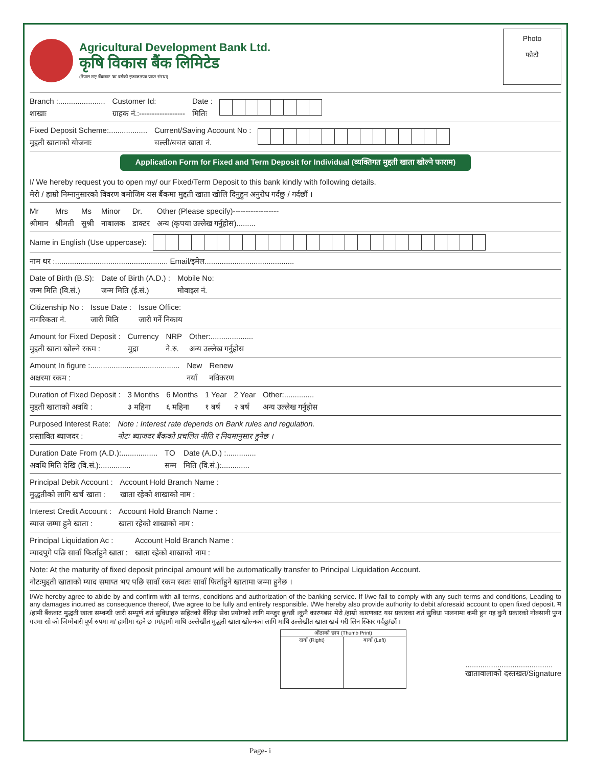Agricultural Development Bank Ltd.
कृषि विकास बैंक लिमिटेड
(नेपाल राष्ट्र बैंकबाट 'क' वर्गको इजाजतपत्र प्राप्त संस्था)
Photo
फोटो
Branch :......................
शाखाः
Customer Id:
ग्राहक नं.:------------------
Date :
मितिः
Fixed Deposit Scheme:..................
मुद्दती खाताको योजनाः
Current/Saving Account No :
चल्ती/बचत खाता नं.
Application Form for Fixed and Term Deposit for Individual (व्यक्तिगत मुद्दती खाता खोल्ने फाराम)
I/ We hereby request you to open my/ our Fixed/Term Deposit to this bank kindly with following details.
मेरो / हाम्रो निम्नानुसारको विवरण बमोजिम यस बैंकमा मुद्दती खाता खोलि दिनुहुन अनुरोध गर्दछु / गर्दछौं ।
Mr
श्रीमान
Mrs
श्रीमती
Ms
सुश्री
Minor
नाबालक
Dr.
डाक्टर
Other (Please specify)------------------
अन्य (कृपया उल्लेख गर्नुहोस).........
Name in English (Use uppercase):
नाम थर :..................................................... Email/इमेल..........................................
Date of Birth (B.S):
जन्म मिति (वि.सं.)
Date of Birth (A.D.) :
जन्म मिति (ई.सं.)
Mobile No:
मोवाइल नं.
Citizenship No :
नागरिकता नं.
Issue Date :
जारी मिति
Issue Office:
जारी गर्ने निकाय
Amount for Fixed Deposit :
मुद्दती खाता खोल्ने रकम :
Currency
मुद्रा
NRP
ने.रु.
Other:....................
अन्य उल्लेख गर्नुहोस
Amount In figure :..........................................
अक्षरमा रकम :
New
नयाँ
Renew
नविकरण
Duration of Fixed Deposit :
मुद्दती खाताको अवधि :
3 Months
३ महिना
6 Months
६ महिना
1 Year
१ बर्ष
2 Year
२ बर्ष
Other:..............
अन्य उल्लेख गर्नुहोस
Purposed Interest Rate:
प्रस्तावित ब्याजदर :
Note : Interest rate depends on Bank rules and regulation.
नोटः ब्याजदर बैंकको प्रचलित नीति र नियमानुसार हुनेछ ।
Duration Date From (A.D.):.................
अवधि मिति देखि (वि.सं.):..............
TO
सम्म
Date (A.D.) :..............
मिति (वि.सं.):.............
Principal Debit Account :
मुद्धतीको लागि खर्च खाता :
Account Hold Branch Name :
खाता रहेको शाखाको नाम :
Interest Credit Account :
ब्याज जम्मा हुने खाता :
Account Hold Branch Name :
खाता रहेको शाखाको नाम :
Principal Liquidation Ac :
म्यादपुगे पछि सावाँ फिर्ताहुने खाता :
Account Hold Branch Name :
खाता रहेको शाखाको नाम :
Note: At the maturity of fixed deposit principal amount will be automatically transfer to Principal Liquidation Account.
नोटःमुद्दती खाताको म्याद समाप्त भए पछि सावाँ रकम स्वतः सावाँ फिर्ताहुने खातामा जम्मा हुनेछ ।
I/We hereby agree to abide by and confirm with all terms, conditions and authorization of the banking service. If I/we fail to comply with any such terms and conditions, Leading to any damages incurred as consequence thereof, I/we agree to be fully and entirely responsible. I/We hereby also provide authority to debit aforesaid account to open fixed deposit. म /हामी बैंकवाट मुद्धती खाता सम्वन्धी जारी सम्पूर्ण शर्त सुविधाहरु सहितको बैंकिङ्ग सेवा प्रयोगको लागि मन्जुर छु/छौं ।कुनै कारणबस मेरो /हाम्रो कारणबाट यस प्रकारका शर्त सुविधा पालनामा कमी हुन गइ कुनै प्रकारको नोक्सानी पुग्न गएमा सो को जिम्मेबारी पूर्ण रुपमा म/ हामीमा रहने छ ।म/हामी माथि उल्लेखीत मुद्धती खाता खोल्नका लागि माथि उल्लेखीत खाता खर्च गरी लिन स्किार गर्दछु/छौं ।
औंठाको छाप (Thumb Print)
दायाँ (Right) बायाँ (Left)
.........................................
खातावालाको दस्तखत/Signature
Page- i